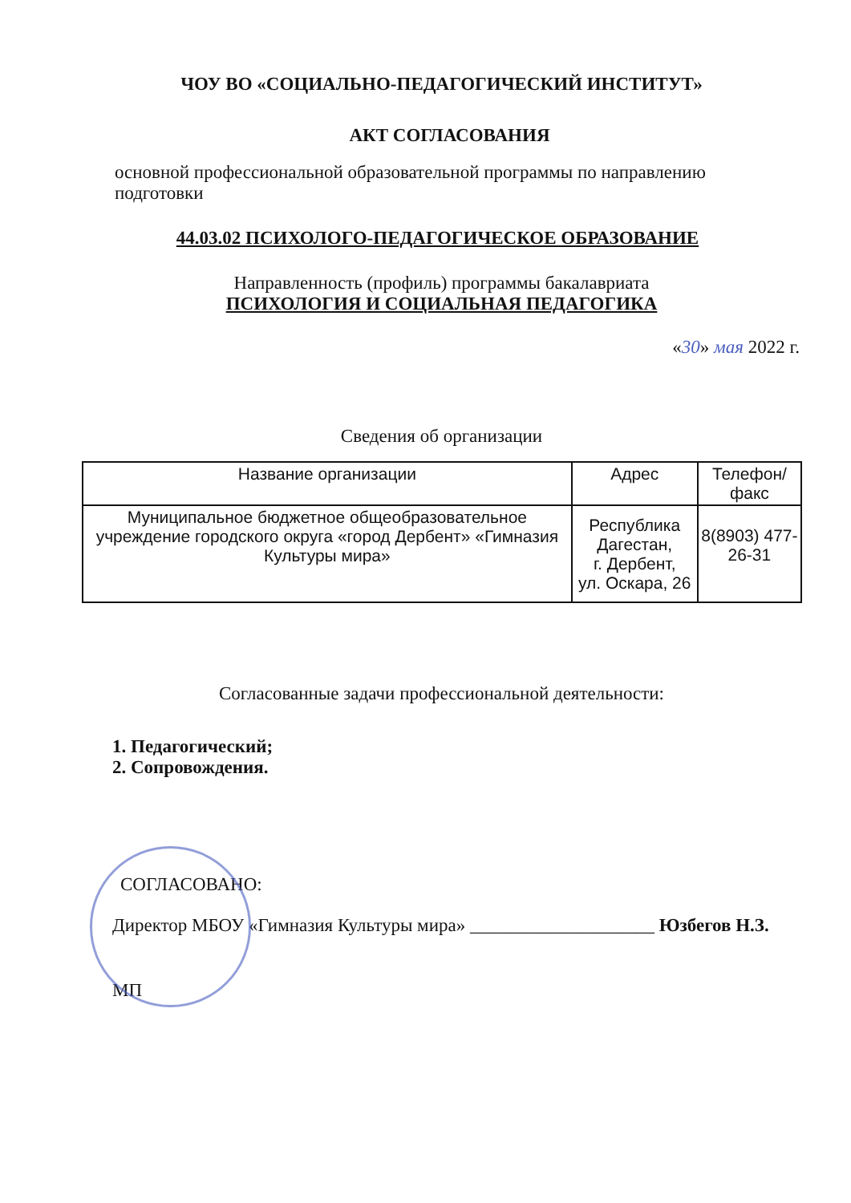ЧОУ ВО «СОЦИАЛЬНО-ПЕДАГОГИЧЕСКИЙ ИНСТИТУТ»
АКТ СОГЛАСОВАНИЯ
основной профессиональной образовательной программы по направлению подготовки
44.03.02 ПСИХОЛОГО-ПЕДАГОГИЧЕСКОЕ ОБРАЗОВАНИЕ
Направленность (профиль) программы бакалавриата
ПСИХОЛОГИЯ И СОЦИАЛЬНАЯ ПЕДАГОГИКА
«30» мая 2022 г.
Сведения об организации
| Название организации | Адрес | Телефон/факс |
| --- | --- | --- |
| Муниципальное бюджетное общеобразовательное учреждение городского округа «город Дербент» «Гимназия Культуры мира» | Республика Дагестан, г. Дербент, ул. Оскара, 26 | 8(8903) 477-26-31 |
Согласованные задачи профессиональной деятельности:
1. Педагогический;
2. Сопровождения.
СОГЛАСОВАНО:
Директор МБОУ «Гимназия Культуры мира» ____________________ Юзбегов Н.З.
МП